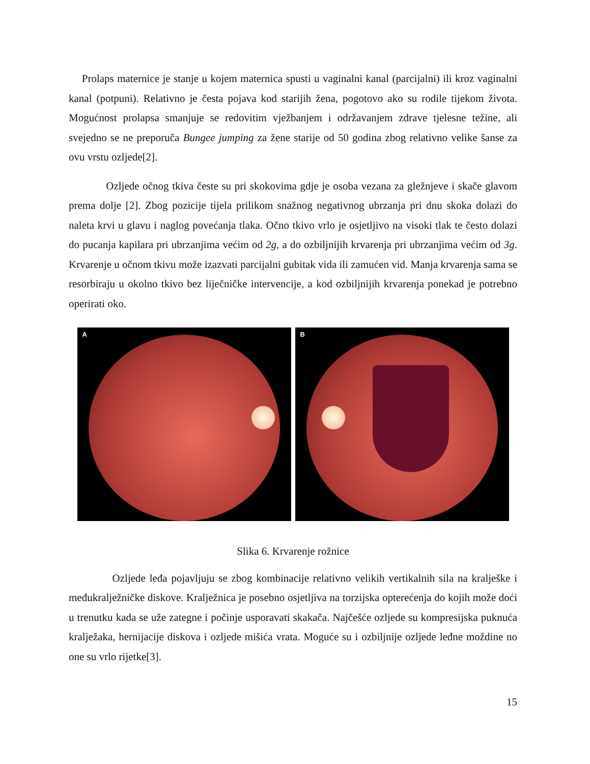Prolaps maternice je stanje u kojem maternica spusti u vaginalni kanal (parcijalni) ili kroz vaginalni kanal (potpuni). Relativno je česta pojava kod starijih žena, pogotovo ako su rodile tijekom života. Mogućnost prolapsa smanjuje se redovitim vježbanjem i održavanjem zdrave tjelesne težine, ali svejedno se ne preporuča Bungee jumping za žene starije od 50 godina zbog relativno velike šanse za ovu vrstu ozljede[2].
Ozljede očnog tkiva česte su pri skokovima gdje je osoba vezana za gležnjeve i skače glavom prema dolje [2]. Zbog pozicije tijela prilikom snažnog negativnog ubrzanja pri dnu skoka dolazi do naleta krvi u glavu i naglog povećanja tlaka. Očno tkivo vrlo je osjetljivo na visoki tlak te često dolazi do pucanja kapilara pri ubrzanjima većim od 2g, a do ozbiljnijih krvarenja pri ubrzanjima većim od 3g. Krvarenje u očnom tkivu može izazvati parcijalni gubitak vida ili zamućen vid. Manja krvarenja sama se resorbiraju u okolno tkivo bez liječničke intervencije, a kod ozbiljnijih krvarenja ponekad je potrebno operirati oko.
A
B
Slika 6. Krvarenje rožnice
Ozljede leđa pojavljuju se zbog kombinacije relativno velikih vertikalnih sila na kralješke i međukralježničke diskove. Kralježnica je posebno osjetljiva na torzijska opterećenja do kojih može doći u trenutku kada se uže zategne i počinje usporavati skakača. Najčešće ozljede su kompresijska puknuća kralježaka, hernijacije diskova i ozljede mišića vrata. Moguće su i ozbiljnije ozljede leđne moždine no one su vrlo rijetke[3].
15